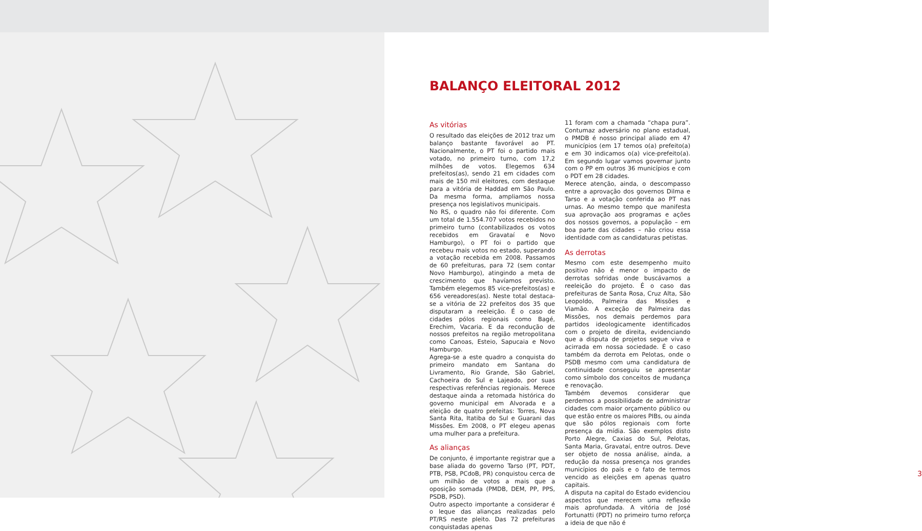BALANÇO ELEITORAL 2012
As vitórias
O resultado das eleições de 2012 traz um balanço bastante favorável ao PT. Nacionalmente, o PT foi o partido mais votado, no primeiro turno, com 17,2 milhões de votos. Elegemos 634 prefeitos(as), sendo 21 em cidades com mais de 150 mil eleitores, com destaque para a vitória de Haddad em São Paulo. Da mesma forma, ampliamos nossa presença nos legislativos municipais.
No RS, o quadro não foi diferente. Com um total de 1.554.707 votos recebidos no primeiro turno (contabilizados os votos recebidos em Gravataí e Novo Hamburgo), o PT foi o partido que recebeu mais votos no estado, superando a votação recebida em 2008. Passamos de 60 prefeituras, para 72 (sem contar Novo Hamburgo), atingindo a meta de crescimento que havíamos previsto. Também elegemos 85 vice-prefeitos(as) e 656 vereadores(as). Neste total destaca-se a vitória de 22 prefeitos dos 35 que disputaram a reeleição. É o caso de cidades pólos regionais como Bagé, Erechim, Vacaria. E da recondução de nossos prefeitos na região metropolitana como Canoas, Esteio, Sapucaia e Novo Hamburgo.
Agrega-se a este quadro a conquista do primeiro mandato em Santana do Livramento, Rio Grande, São Gabriel, Cachoeira do Sul e Lajeado, por suas respectivas referências regionais. Merece destaque ainda a retomada histórica do governo municipal em Alvorada e a eleição de quatro prefeitas: Torres, Nova Santa Rita, Itatiba do Sul e Guarani das Missões. Em 2008, o PT elegeu apenas uma mulher para a prefeitura.
As alianças
De conjunto, é importante registrar que a base aliada do governo Tarso (PT, PDT, PTB, PSB, PCdoB, PR) conquistou cerca de um milhão de votos a mais que a oposição somada (PMDB, DEM, PP, PPS, PSDB, PSD).
Outro aspecto importante a considerar é o leque das alianças realizadas pelo PT/RS neste pleito. Das 72 prefeituras conquistadas apenas
11 foram com a chamada “chapa pura”. Contumaz adversário no plano estadual, o PMDB é nosso principal aliado em 47 municípios (em 17 temos o(a) prefeito(a) e em 30 indicamos o(a) vice-prefeito(a). Em segundo lugar vamos governar junto com o PP em outros 36 municípios e com o PDT em 28 cidades.
Merece atenção, ainda, o descompasso entre a aprovação dos governos Dilma e Tarso e a votação conferida ao PT nas urnas. Ao mesmo tempo que manifesta sua aprovação aos programas e ações dos nossos governos, a população – em boa parte das cidades – não criou essa identidade com as candidaturas petistas.
As derrotas
Mesmo com este desempenho muito positivo não é menor o impacto de derrotas sofridas onde buscávamos a reeleição do projeto. É o caso das prefeituras de Santa Rosa, Cruz Alta, São Leopoldo, Palmeira das Missões e Viamão. A exceção de Palmeira das Missões, nos demais perdemos para partidos ideologicamente identificados com o projeto de direita, evidenciando que a disputa de projetos segue viva e acirrada em nossa sociedade. É o caso também da derrota em Pelotas, onde o PSDB mesmo com uma candidatura de continuidade conseguiu se apresentar como símbolo dos conceitos de mudança e renovação.
Também devemos considerar que perdemos a possibilidade de administrar cidades com maior orçamento público ou que estão entre os maiores PIBs, ou ainda que são pólos regionais com forte presença da mídia. São exemplos disto Porto Alegre, Caxias do Sul, Pelotas, Santa Maria, Gravataí, entre outros. Deve ser objeto de nossa análise, ainda, a redução da nossa presença nos grandes municípios do país e o fato de termos vencido as eleições em apenas quatro capitais.
A disputa na capital do Estado evidenciou aspectos que merecem uma reflexão mais aprofundada. A vitória de José Fortunatti (PDT) no primeiro turno reforça a ideia de que não é
3